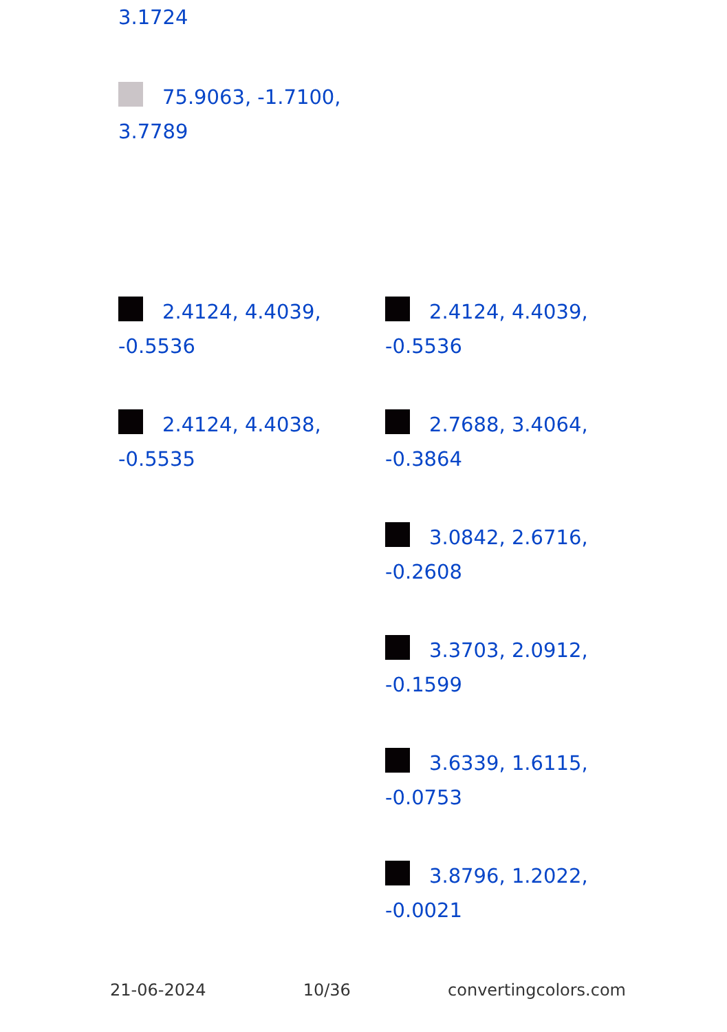3.1724
75.9063, -1.7100, 3.7789
2.4124, 4.4039, -0.5536
2.4124, 4.4038, -0.5535
2.4124, 4.4039, -0.5536
2.7688, 3.4064, -0.3864
3.0842, 2.6716, -0.2608
3.3703, 2.0912, -0.1599
3.6339, 1.6115, -0.0753
3.8796, 1.2022, -0.0021
21-06-2024 10/36 convertingcolors.com